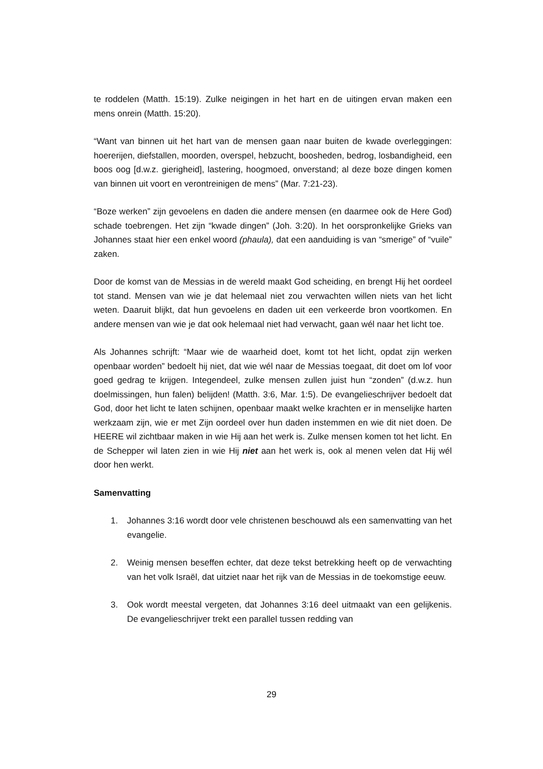te roddelen (Matth. 15:19). Zulke neigingen in het hart en de uitingen ervan maken een mens onrein (Matth. 15:20).
“Want van binnen uit het hart van de mensen gaan naar buiten de kwade overleggingen: hoererijen, diefstallen, moorden, overspel, hebzucht, boosheden, bedrog, losbandigheid, een boos oog [d.w.z. gierigheid], lastering, hoogmoed, onverstand; al deze boze dingen komen van binnen uit voort en verontreinigen de mens” (Mar. 7:21-23).
“Boze werken” zijn gevoelens en daden die andere mensen (en daarmee ook de Here God) schade toebrengen. Het zijn “kwade dingen” (Joh. 3:20). In het oorspronkelijke Grieks van Johannes staat hier een enkel woord (phaula), dat een aanduiding is van “smerige” of “vuile” zaken.
Door de komst van de Messias in de wereld maakt God scheiding, en brengt Hij het oordeel tot stand. Mensen van wie je dat helemaal niet zou verwachten willen niets van het licht weten. Daaruit blijkt, dat hun gevoelens en daden uit een verkeerde bron voortkomen. En andere mensen van wie je dat ook helemaal niet had verwacht, gaan wél naar het licht toe.
Als Johannes schrijft: “Maar wie de waarheid doet, komt tot het licht, opdat zijn werken openbaar worden” bedoelt hij niet, dat wie wél naar de Messias toegaat, dit doet om lof voor goed gedrag te krijgen. Integendeel, zulke mensen zullen juist hun “zonden” (d.w.z. hun doelmissingen, hun falen) belijden! (Matth. 3:6, Mar. 1:5). De evangelieschrijver bedoelt dat God, door het licht te laten schijnen, openbaar maakt welke krachten er in menselijke harten werkzaam zijn, wie er met Zijn oordeel over hun daden instemmen en wie dit niet doen. De HEERE wil zichtbaar maken in wie Hij aan het werk is. Zulke mensen komen tot het licht. En de Schepper wil laten zien in wie Hij niet aan het werk is, ook al menen velen dat Hij wél door hen werkt.
Samenvatting
1. Johannes 3:16 wordt door vele christenen beschouwd als een samenvatting van het evangelie.
2. Weinig mensen beseffen echter, dat deze tekst betrekking heeft op de verwachting van het volk Israël, dat uitziet naar het rijk van de Messias in de toekomstige eeuw.
3. Ook wordt meestal vergeten, dat Johannes 3:16 deel uitmaakt van een gelijkenis. De evangelieschrijver trekt een parallel tussen redding van
29